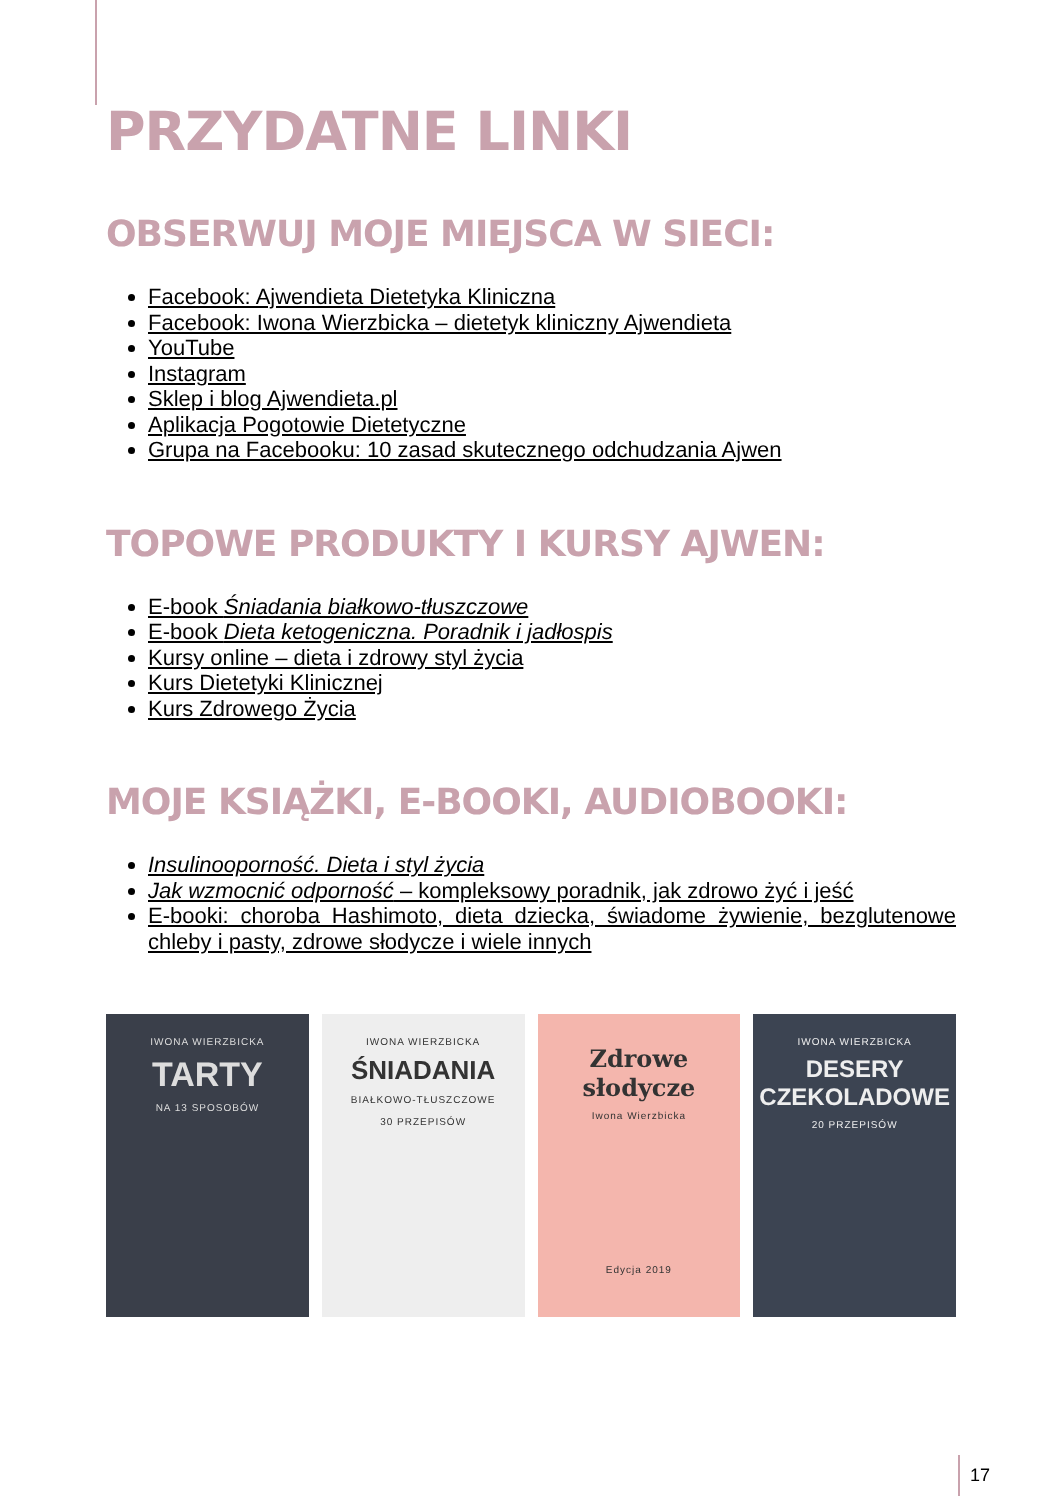PRZYDATNE LINKI
OBSERWUJ MOJE MIEJSCA W SIECI:
Facebook: Ajwendieta Dietetyka Kliniczna
Facebook: Iwona Wierzbicka – dietetyk kliniczny Ajwendieta
YouTube
Instagram
Sklep i blog Ajwendieta.pl
Aplikacja Pogotowie Dietetyczne
Grupa na Facebooku: 10 zasad skutecznego odchudzania Ajwen
TOPOWE PRODUKTY I KURSY AJWEN:
E-book Śniadania białkowo-tłuszczowe
E-book Dieta ketogeniczna. Poradnik i jadłospis
Kursy online – dieta i zdrowy styl życia
Kurs Dietetyki Klinicznej
Kurs Zdrowego Życia
MOJE KSIĄŻKI, E-BOOKI, AUDIOBOOKI:
Insulinooporność. Dieta i styl życia
Jak wzmocnić odporność – kompleksowy poradnik, jak zdrowo żyć i jeść
E-booki: choroba Hashimoto, dieta dziecka, świadome żywienie, bezglutenowe chleby i pasty, zdrowe słodycze i wiele innych
IWONA WIERZBICKA
TARTY
NA 13 SPOSOBÓW
IWONA WIERZBICKA
ŚNIADANIA
BIAŁKOWO-TŁUSZCZOWE
30 PRZEPISÓW
Zdrowe
słodycze
Iwona Wierzbicka
Edycja 2019
IWONA WIERZBICKA
DESERY
CZEKOLADOWE
20 PRZEPISÓW
17